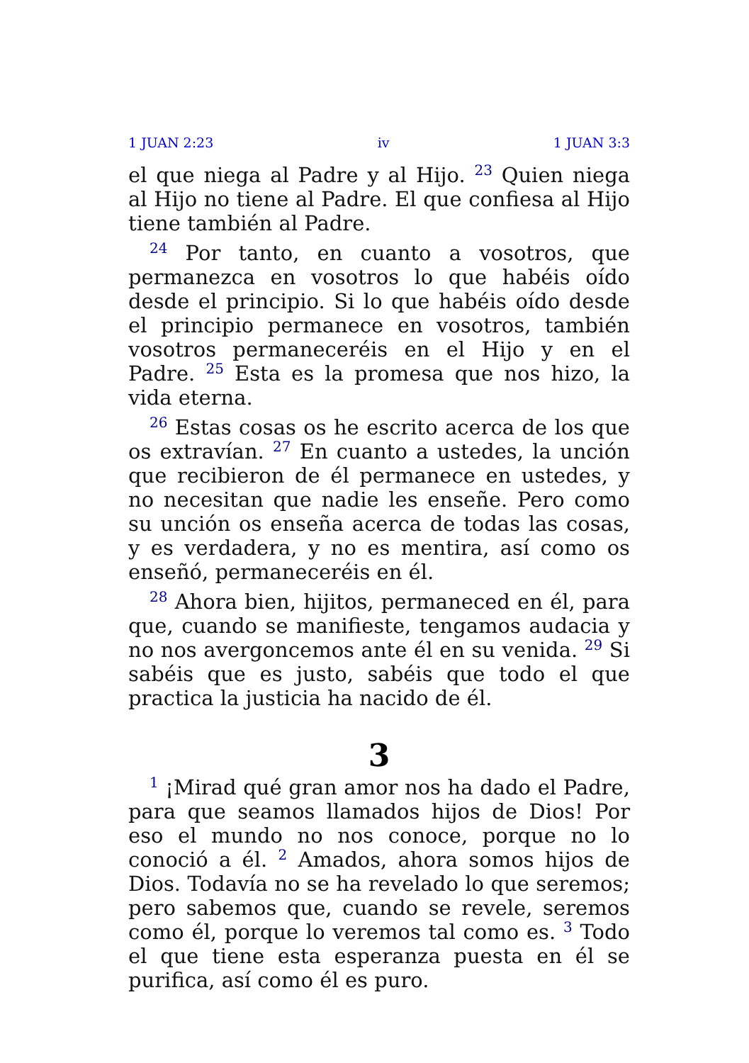1 JUAN 2:23 iv 1 JUAN 3:3
el que niega al Padre y al Hijo. <sup>23</sup> Quien niega al Hijo no tiene al Padre. El que confiesa al Hijo tiene también al Padre.
<sup>24</sup> Por tanto, en cuanto a vosotros, que permanezca en vosotros lo que habéis oído desde el principio. Si lo que habéis oído desde el principio permanece en vosotros, también vosotros permaneceréis en el Hijo y en el Padre. <sup>25</sup> Esta es la promesa que nos hizo, la vida eterna.
<sup>26</sup> Estas cosas os he escrito acerca de los que os extravían. <sup>27</sup> En cuanto a ustedes, la unción que recibieron de él permanece en ustedes, y no necesitan que nadie les enseñe. Pero como su unción os enseña acerca de todas las cosas, y es verdadera, y no es mentira, así como os enseñó, permaneceréis en él.
<sup>28</sup> Ahora bien, hijitos, permaneced en él, para que, cuando se manifieste, tengamos audacia y no nos avergoncemos ante él en su venida. <sup>29</sup> Si sabéis que es justo, sabéis que todo el que practica la justicia ha nacido de él.
3
<sup>1</sup> ¡Mirad qué gran amor nos ha dado el Padre, para que seamos llamados hijos de Dios! Por eso el mundo no nos conoce, porque no lo conoció a él. <sup>2</sup> Amados, ahora somos hijos de Dios. Todavía no se ha revelado lo que seremos; pero sabemos que, cuando se revele, seremos como él, porque lo veremos tal como es. <sup>3</sup> Todo el que tiene esta esperanza puesta en él se purifica, así como él es puro.